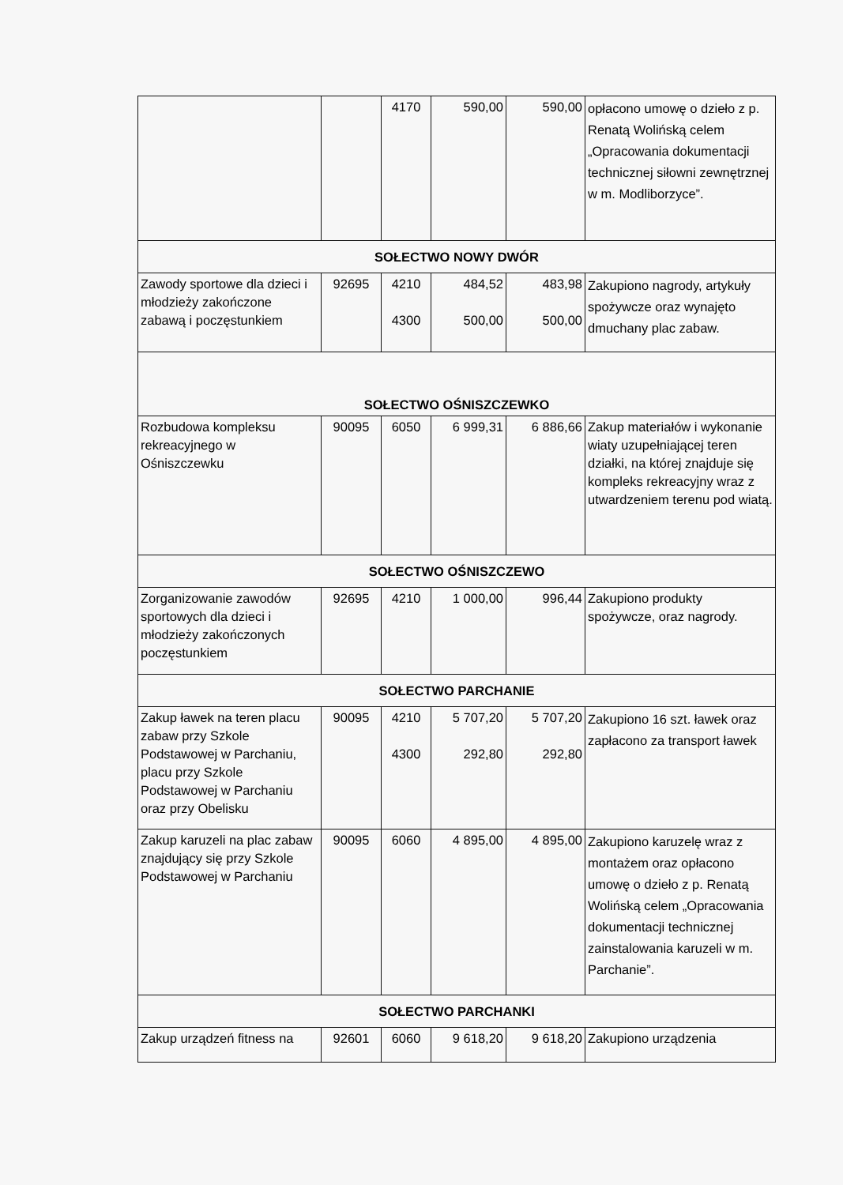| | | 4170 | 590,00 | 590,00 | opłacono umowę o dzieło z p. Renatą Wolińską celem „Opracowania dokumentacji technicznej siłowni zewnętrznej w m. Modliborzyce”. |
| SOŁECTWO NOWY DWÓR | | | | | |
| Zawody sportowe dla dzieci i młodzieży zakończone zabawą i poczęstunkiem | 92695 | 4210 4300 | 484,52 500,00 | 483,98 500,00 | Zakupiono nagrody, artykuły spożywcze oraz wynajęto dmuchany plac zabaw. |
| SOŁECTWO OŚNISZCZEWKO | | | | | |
| Rozbudowa kompleksu rekreacyjnego w Ośniszczewku | 90095 | 6050 | 6 999,31 | 6 886,66 | Zakup materiałów i wykonanie wiaty uzupełniającej teren działki, na której znajduje się kompleks rekreacyjny wraz z utwardzeniem terenu pod wiatą. |
| SOŁECTWO OŚNISZCZEWO | | | | | |
| Zorganizowanie zawodów sportowych dla dzieci i młodzieży zakończonych poczęstunkiem | 92695 | 4210 | 1 000,00 | 996,44 | Zakupiono produkty spożywcze, oraz nagrody. |
| SOŁECTWO PARCHANIE | | | | | |
| Zakup ławek na teren placu zabaw przy Szkole Podstawowej w Parchaniu, placu przy Szkole Podstawowej w Parchaniu oraz przy Obelisku | 90095 | 4210 4300 | 5 707,20 292,80 | 5 707,20 292,80 | Zakupiono 16 szt. ławek oraz zapłacono za transport ławek |
| Zakup karuzeli na plac zabaw znajdujący się przy Szkole Podstawowej w Parchaniu | 90095 | 6060 | 4 895,00 | 4 895,00 | Zakupiono karuzelę wraz z montażem oraz opłacono umowę o dzieło z p. Renatą Wolińską celem „Opracowania dokumentacji technicznej zainstalowania karuzeli w m. Parchanie”. |
| SOŁECTWO PARCHANKI | | | | | |
| Zakup urządzeń fitness na | 92601 | 6060 | 9 618,20 | 9 618,20 | Zakupiono urządzenia |